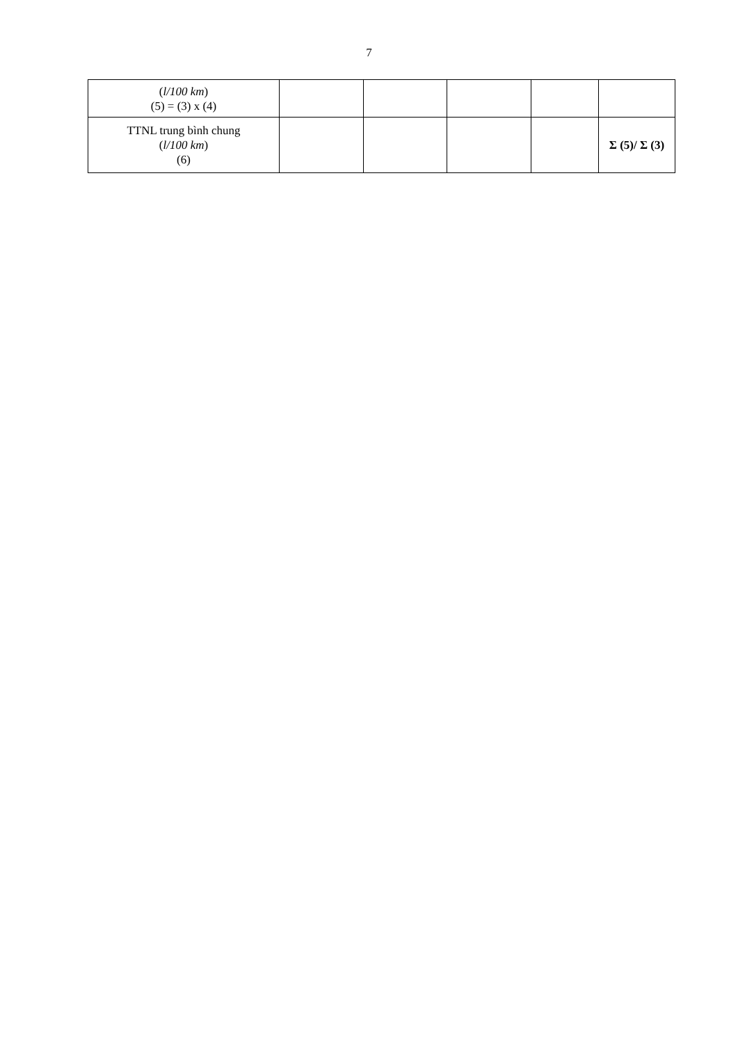7
| ( l/100 km ) (5) = (3) x (4) | | | | | |
| TTNL trung bình chung ( l/100 km ) (6) | | | | | Σ (5)/ Σ (3) |